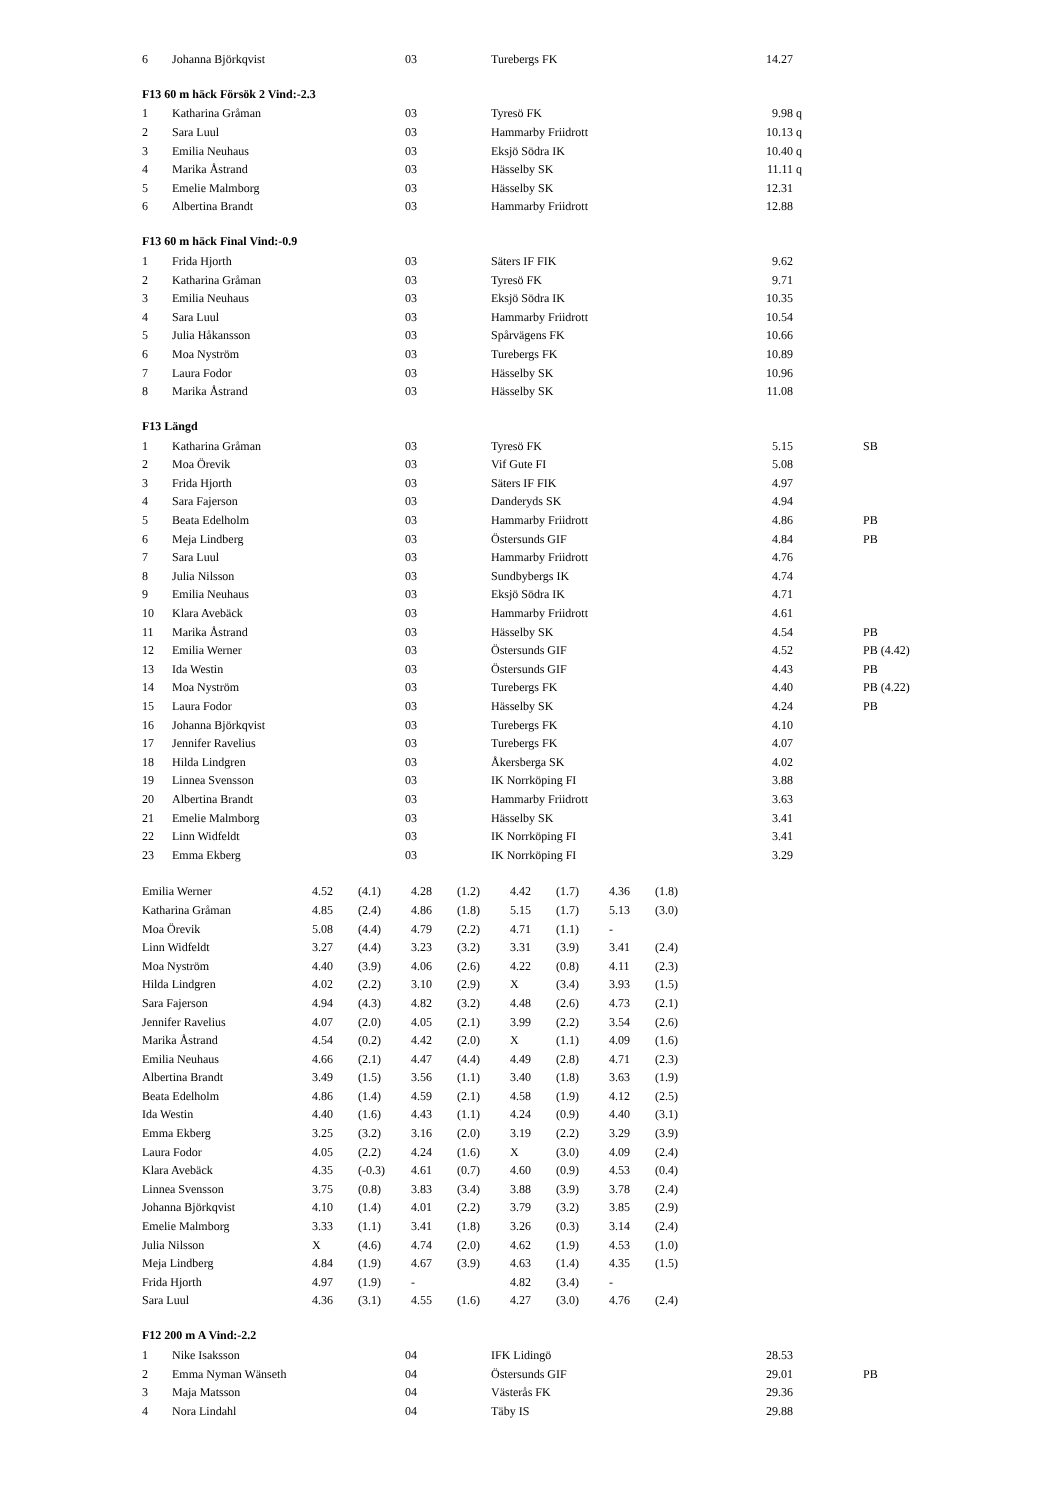| 6 | Johanna Björkqvist | 03 | Turebergs FK | 14.27 | | |
F13 60 m häck Försök 2 Vind:-2.3
| 1 | Katharina Gråman | 03 | Tyresö FK | 9.98 | q | |
| 2 | Sara Luul | 03 | Hammarby Friidrott | 10.13 | q | |
| 3 | Emilia Neuhaus | 03 | Eksjö Södra IK | 10.40 | q | |
| 4 | Marika Åstrand | 03 | Hässelby SK | 11.11 | q | |
| 5 | Emelie Malmborg | 03 | Hässelby SK | 12.31 | | |
| 6 | Albertina Brandt | 03 | Hammarby Friidrott | 12.88 | | |
F13 60 m häck Final Vind:-0.9
| 1 | Frida Hjorth | 03 | Säters IF FIK | 9.62 | | |
| 2 | Katharina Gråman | 03 | Tyresö FK | 9.71 | | |
| 3 | Emilia Neuhaus | 03 | Eksjö Södra IK | 10.35 | | |
| 4 | Sara Luul | 03 | Hammarby Friidrott | 10.54 | | |
| 5 | Julia Håkansson | 03 | Spårvägens FK | 10.66 | | |
| 6 | Moa Nyström | 03 | Turebergs FK | 10.89 | | |
| 7 | Laura Fodor | 03 | Hässelby SK | 10.96 | | |
| 8 | Marika Åstrand | 03 | Hässelby SK | 11.08 | | |
F13 Längd
| 1 | Katharina Gråman | 03 | Tyresö FK | 5.15 | | SB |
| 2 | Moa Örevik | 03 | Vif Gute FI | 5.08 | | |
| 3 | Frida Hjorth | 03 | Säters IF FIK | 4.97 | | |
| 4 | Sara Fajerson | 03 | Danderyds SK | 4.94 | | |
| 5 | Beata Edelholm | 03 | Hammarby Friidrott | 4.86 | | PB |
| 6 | Meja Lindberg | 03 | Östersunds GIF | 4.84 | | PB |
| 7 | Sara Luul | 03 | Hammarby Friidrott | 4.76 | | |
| 8 | Julia Nilsson | 03 | Sundbybergs IK | 4.74 | | |
| 9 | Emilia Neuhaus | 03 | Eksjö Södra IK | 4.71 | | |
| 10 | Klara Avebäck | 03 | Hammarby Friidrott | 4.61 | | |
| 11 | Marika Åstrand | 03 | Hässelby SK | 4.54 | | PB |
| 12 | Emilia Werner | 03 | Östersunds GIF | 4.52 | | PB (4.42) |
| 13 | Ida Westin | 03 | Östersunds GIF | 4.43 | | PB |
| 14 | Moa Nyström | 03 | Turebergs FK | 4.40 | | PB (4.22) |
| 15 | Laura Fodor | 03 | Hässelby SK | 4.24 | | PB |
| 16 | Johanna Björkqvist | 03 | Turebergs FK | 4.10 | | |
| 17 | Jennifer Ravelius | 03 | Turebergs FK | 4.07 | | |
| 18 | Hilda Lindgren | 03 | Åkersberga SK | 4.02 | | |
| 19 | Linnea Svensson | 03 | IK Norrköping FI | 3.88 | | |
| 20 | Albertina Brandt | 03 | Hammarby Friidrott | 3.63 | | |
| 21 | Emelie Malmborg | 03 | Hässelby SK | 3.41 | | |
| 22 | Linn Widfeldt | 03 | IK Norrköping FI | 3.41 | | |
| 23 | Emma Ekberg | 03 | IK Norrköping FI | 3.29 | | |
| Emilia Werner | 4.52 | (4.1) | 4.28 | (1.2) | 4.42 | (1.7) | 4.36 | (1.8) |
| Katharina Gråman | 4.85 | (2.4) | 4.86 | (1.8) | 5.15 | (1.7) | 5.13 | (3.0) |
| Moa Örevik | 5.08 | (4.4) | 4.79 | (2.2) | 4.71 | (1.1) | - | |
| Linn Widfeldt | 3.27 | (4.4) | 3.23 | (3.2) | 3.31 | (3.9) | 3.41 | (2.4) |
| Moa Nyström | 4.40 | (3.9) | 4.06 | (2.6) | 4.22 | (0.8) | 4.11 | (2.3) |
| Hilda Lindgren | 4.02 | (2.2) | 3.10 | (2.9) | X | (3.4) | 3.93 | (1.5) |
| Sara Fajerson | 4.94 | (4.3) | 4.82 | (3.2) | 4.48 | (2.6) | 4.73 | (2.1) |
| Jennifer Ravelius | 4.07 | (2.0) | 4.05 | (2.1) | 3.99 | (2.2) | 3.54 | (2.6) |
| Marika Åstrand | 4.54 | (0.2) | 4.42 | (2.0) | X | (1.1) | 4.09 | (1.6) |
| Emilia Neuhaus | 4.66 | (2.1) | 4.47 | (4.4) | 4.49 | (2.8) | 4.71 | (2.3) |
| Albertina Brandt | 3.49 | (1.5) | 3.56 | (1.1) | 3.40 | (1.8) | 3.63 | (1.9) |
| Beata Edelholm | 4.86 | (1.4) | 4.59 | (2.1) | 4.58 | (1.9) | 4.12 | (2.5) |
| Ida Westin | 4.40 | (1.6) | 4.43 | (1.1) | 4.24 | (0.9) | 4.40 | (3.1) |
| Emma Ekberg | 3.25 | (3.2) | 3.16 | (2.0) | 3.19 | (2.2) | 3.29 | (3.9) |
| Laura Fodor | 4.05 | (2.2) | 4.24 | (1.6) | X | (3.0) | 4.09 | (2.4) |
| Klara Avebäck | 4.35 | (-0.3) | 4.61 | (0.7) | 4.60 | (0.9) | 4.53 | (0.4) |
| Linnea Svensson | 3.75 | (0.8) | 3.83 | (3.4) | 3.88 | (3.9) | 3.78 | (2.4) |
| Johanna Björkqvist | 4.10 | (1.4) | 4.01 | (2.2) | 3.79 | (3.2) | 3.85 | (2.9) |
| Emelie Malmborg | 3.33 | (1.1) | 3.41 | (1.8) | 3.26 | (0.3) | 3.14 | (2.4) |
| Julia Nilsson | X | (4.6) | 4.74 | (2.0) | 4.62 | (1.9) | 4.53 | (1.0) |
| Meja Lindberg | 4.84 | (1.9) | 4.67 | (3.9) | 4.63 | (1.4) | 4.35 | (1.5) |
| Frida Hjorth | 4.97 | (1.9) | - | | 4.82 | (3.4) | - | |
| Sara Luul | 4.36 | (3.1) | 4.55 | (1.6) | 4.27 | (3.0) | 4.76 | (2.4) |
F12 200 m A Vind:-2.2
| 1 | Nike Isaksson | 04 | IFK Lidingö | 28.53 | | |
| 2 | Emma Nyman Wänseth | 04 | Östersunds GIF | 29.01 | | PB |
| 3 | Maja Matsson | 04 | Västerås FK | 29.36 | | |
| 4 | Nora Lindahl | 04 | Täby IS | 29.88 | | |